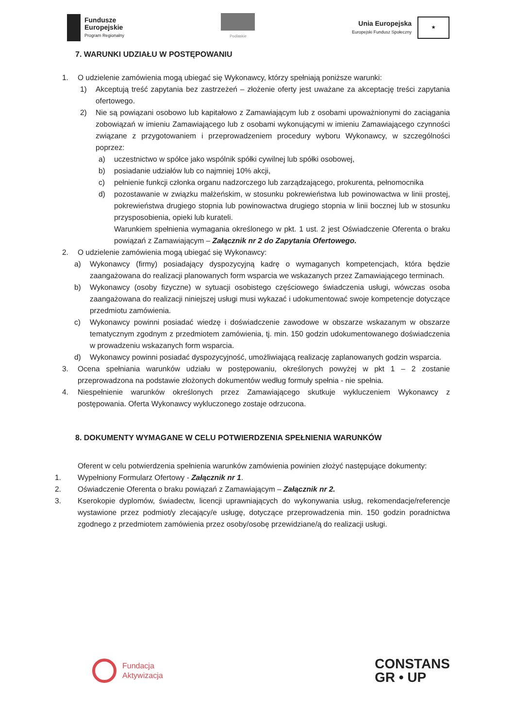Fundusze
Europejskie
Program Regionalny
Podlaskie
Unia Europejska
Europejski Fundusz Społeczny
★
7. WARUNKI UDZIAŁU W POSTĘPOWANIU
1. O udzielenie zamówienia mogą ubiegać się Wykonawcy, którzy spełniają poniższe warunki:
1) Akceptują treść zapytania bez zastrzeżeń – złożenie oferty jest uważane za akceptację treści zapytania ofertowego.
2) Nie są powiązani osobowo lub kapitałowo z Zamawiającym lub z osobami upoważnionymi do zaciągania zobowiązań w imieniu Zamawiającego lub z osobami wykonującymi w imieniu Zamawiającego czynności związane z przygotowaniem i przeprowadzeniem procedury wyboru Wykonawcy, w szczególności poprzez:
a) uczestnictwo w spółce jako wspólnik spółki cywilnej lub spółki osobowej,
b) posiadanie udziałów lub co najmniej 10% akcji,
c) pełnienie funkcji członka organu nadzorczego lub zarządzającego, prokurenta, pełnomocnika
d) pozostawanie w związku małżeńskim, w stosunku pokrewieństwa lub powinowactwa w linii prostej, pokrewieństwa drugiego stopnia lub powinowactwa drugiego stopnia w linii bocznej lub w stosunku przysposobienia, opieki lub kurateli.
Warunkiem spełnienia wymagania określonego w pkt. 1 ust. 2 jest Oświadczenie Oferenta o braku powiązań z Zamawiającym – Załącznik nr 2 do Zapytania Ofertowego.
2. O udzielenie zamówienia mogą ubiegać się Wykonawcy:
a) Wykonawcy (firmy) posiadający dyspozycyjną kadrę o wymaganych kompetencjach, która będzie zaangażowana do realizacji planowanych form wsparcia we wskazanych przez Zamawiającego terminach.
b) Wykonawcy (osoby fizyczne) w sytuacji osobistego częściowego świadczenia usługi, wówczas osoba zaangażowana do realizacji niniejszej usługi musi wykazać i udokumentować swoje kompetencje dotyczące przedmiotu zamówienia.
c) Wykonawcy powinni posiadać wiedzę i doświadczenie zawodowe w obszarze wskazanym w obszarze tematycznym zgodnym z przedmiotem zamówienia, tj. min. 150 godzin udokumentowanego doświadczenia w prowadzeniu wskazanych form wsparcia.
d) Wykonawcy powinni posiadać dyspozycyjność, umożliwiającą realizację zaplanowanych godzin wsparcia.
3. Ocena spełniania warunków udziału w postępowaniu, określonych powyżej w pkt 1 – 2 zostanie przeprowadzona na podstawie złożonych dokumentów według formuły spełnia - nie spełnia.
4. Niespełnienie warunków określonych przez Zamawiającego skutkuje wykluczeniem Wykonawcy z postępowania. Oferta Wykonawcy wykluczonego zostaje odrzucona.
8. DOKUMENTY WYMAGANE W CELU POTWIERDZENIA SPEŁNIENIA WARUNKÓW
Oferent w celu potwierdzenia spełnienia warunków zamówienia powinien złożyć następujące dokumenty:
1. Wypełniony Formularz Ofertowy - Załącznik nr 1.
2. Oświadczenie Oferenta o braku powiązań z Zamawiającym – Załącznik nr 2.
3. Kserokopie dyplomów, świadectw, licencji uprawniających do wykonywania usług, rekomendacje/referencje wystawione przez podmiot/y zlecający/e usługę, dotyczące przeprowadzenia min. 150 godzin poradnictwa zgodnego z przedmiotem zamówienia przez osoby/osobę przewidziane/ą do realizacji usługi.
Fundacja
Aktywizacja
CONSTANS
GR • UP